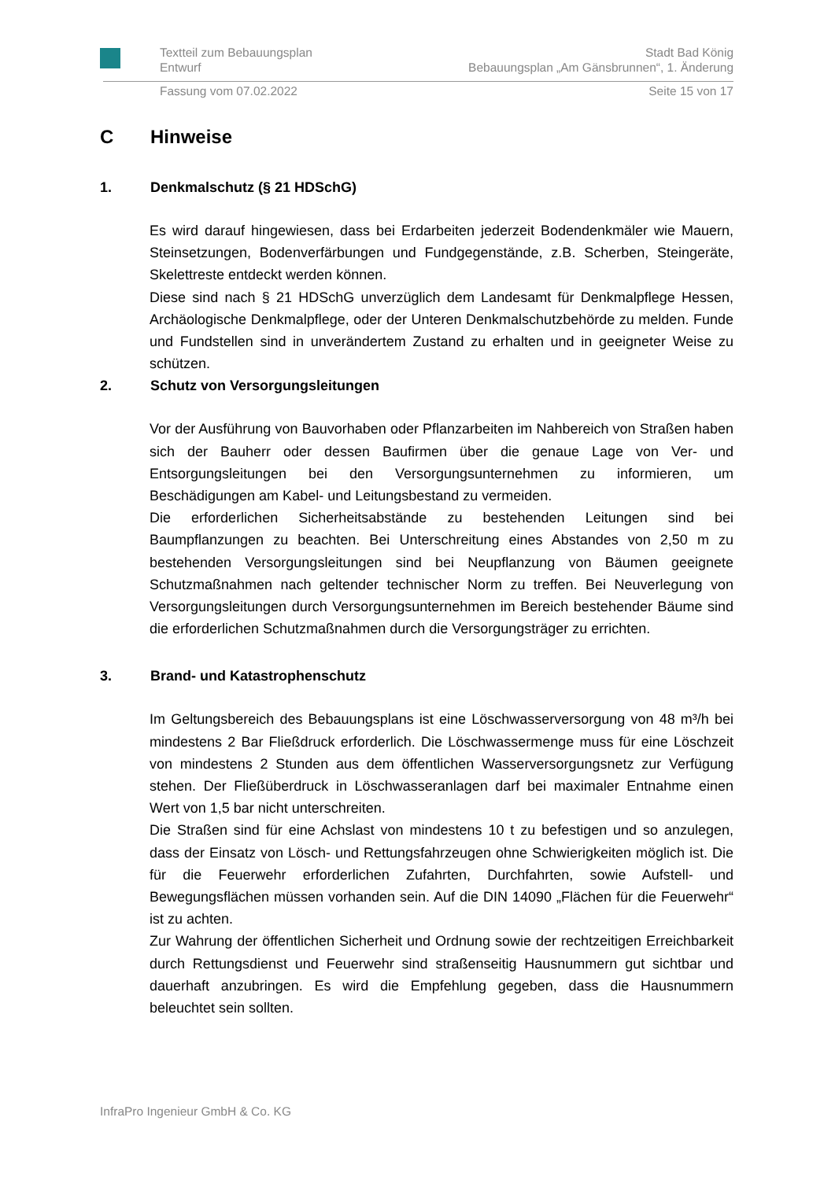Textteil zum Bebauungsplan
Entwurf Stadt Bad König
Bebauungsplan „Am Gänsbrunnen“, 1. Änderung
Fassung vom 07.02.2022 Seite 15 von 17
C Hinweise
1. Denkmalschutz (§ 21 HDSchG)
Es wird darauf hingewiesen, dass bei Erdarbeiten jederzeit Bodendenkmäler wie Mauern, Steinsetzungen, Bodenverfärbungen und Fundgegenstände, z.B. Scherben, Steingeräte, Skelettreste entdeckt werden können.
Diese sind nach § 21 HDSchG unverzüglich dem Landesamt für Denkmalpflege Hessen, Archäologische Denkmalpflege, oder der Unteren Denkmalschutzbehörde zu melden. Funde und Fundstellen sind in unverändertem Zustand zu erhalten und in geeigneter Weise zu schützen.
2. Schutz von Versorgungsleitungen
Vor der Ausführung von Bauvorhaben oder Pflanzarbeiten im Nahbereich von Straßen haben sich der Bauherr oder dessen Baufirmen über die genaue Lage von Ver- und Entsorgungsleitungen bei den Versorgungsunternehmen zu informieren, um Beschädigungen am Kabel- und Leitungsbestand zu vermeiden.
Die erforderlichen Sicherheitsabstände zu bestehenden Leitungen sind bei Baumpflanzungen zu beachten. Bei Unterschreitung eines Abstandes von 2,50 m zu bestehenden Versorgungsleitungen sind bei Neupflanzung von Bäumen geeignete Schutzmaßnahmen nach geltender technischer Norm zu treffen. Bei Neuverlegung von Versorgungsleitungen durch Versorgungsunternehmen im Bereich bestehender Bäume sind die erforderlichen Schutzmaßnahmen durch die Versorgungsträger zu errichten.
3. Brand- und Katastrophenschutz
Im Geltungsbereich des Bebauungsplans ist eine Löschwasserversorgung von 48 m³/h bei mindestens 2 Bar Fließdruck erforderlich. Die Löschwassermenge muss für eine Löschzeit von mindestens 2 Stunden aus dem öffentlichen Wasserversorgungsnetz zur Verfügung stehen. Der Fließüberdruck in Löschwasseranlagen darf bei maximaler Entnahme einen Wert von 1,5 bar nicht unterschreiten.
Die Straßen sind für eine Achslast von mindestens 10 t zu befestigen und so anzulegen, dass der Einsatz von Lösch- und Rettungsfahrzeugen ohne Schwierigkeiten möglich ist. Die für die Feuerwehr erforderlichen Zufahrten, Durchfahrten, sowie Aufstell- und Bewegungsflächen müssen vorhanden sein. Auf die DIN 14090 „Flächen für die Feuerwehr“ ist zu achten.
Zur Wahrung der öffentlichen Sicherheit und Ordnung sowie der rechtzeitigen Erreichbarkeit durch Rettungsdienst und Feuerwehr sind straßenseitig Hausnummern gut sichtbar und dauerhaft anzubringen. Es wird die Empfehlung gegeben, dass die Hausnummern beleuchtet sein sollten.
InfraPro Ingenieur GmbH & Co. KG